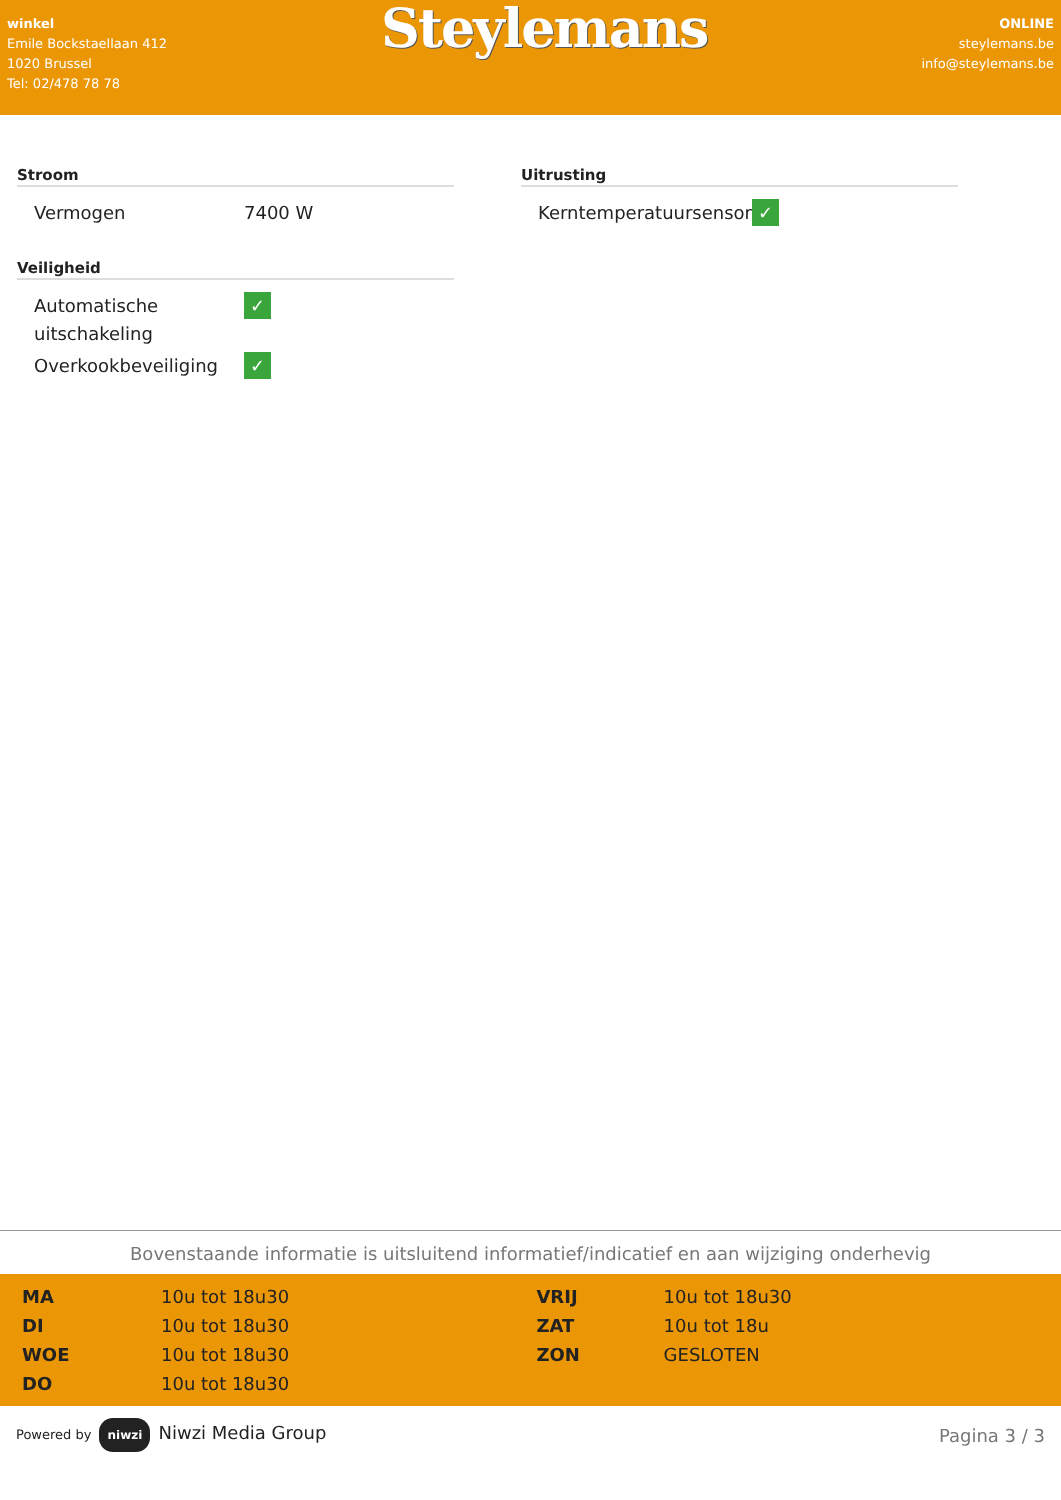winkel
Emile Bockstaellaan 412
1020 Brussel
Tel: 02/478 78 78
Steylemans
ONLINE
steylemans.be
info@steylemans.be
Stroom
| Vermogen | 7400 W |
Veiligheid
| Automatische uitschakeling | ✓ |
| Overkookbeveiliging | ✓ |
Uitrusting
| Kerntemperatuursensor | ✓ |
Bovenstaande informatie is uitsluitend informatief/indicatief en aan wijziging onderhevig
| MA | 10u tot 18u30 | VRIJ | 10u tot 18u30 |
| DI | 10u tot 18u30 | ZAT | 10u tot 18u |
| WOE | 10u tot 18u30 | ZON | GESLOTEN |
| DO | 10u tot 18u30 | | |
Powered by niwzi Niwzi Media Group
Pagina 3 / 3